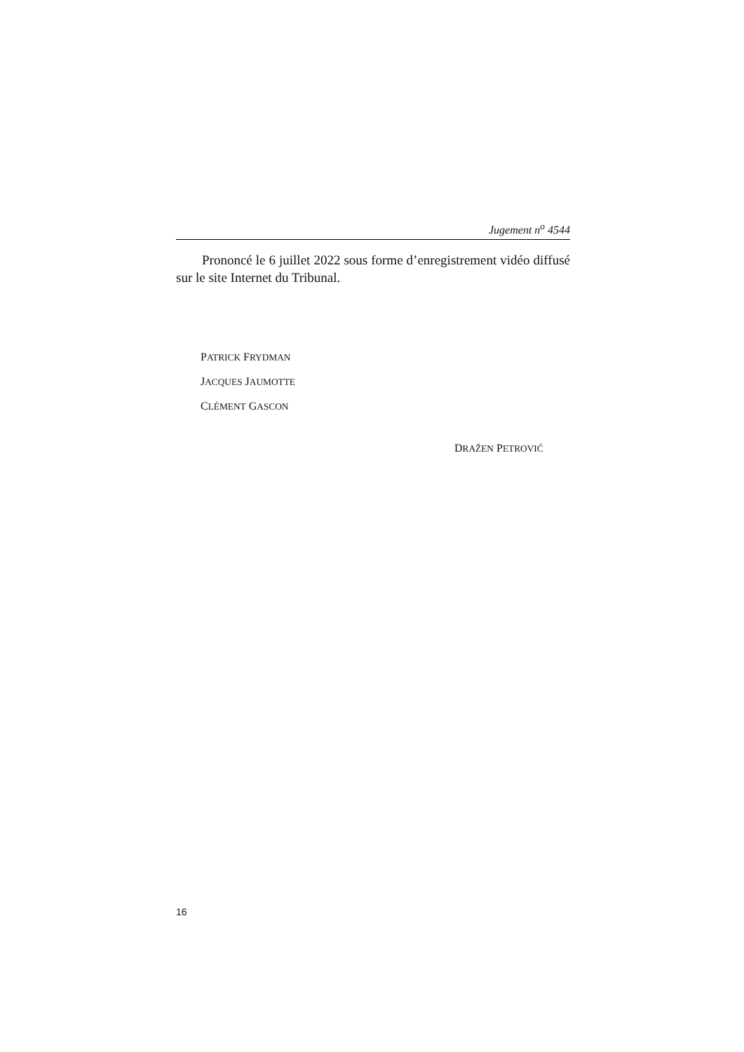Jugement n<sup>o</sup> 4544
Prononcé le 6 juillet 2022 sous forme d’enregistrement vidéo diffusé sur le site Internet du Tribunal.
PATRICK FRYDMAN
JACQUES JAUMOTTE
CLÉMENT GASCON
DRAŽEN PETROVIĆ
16